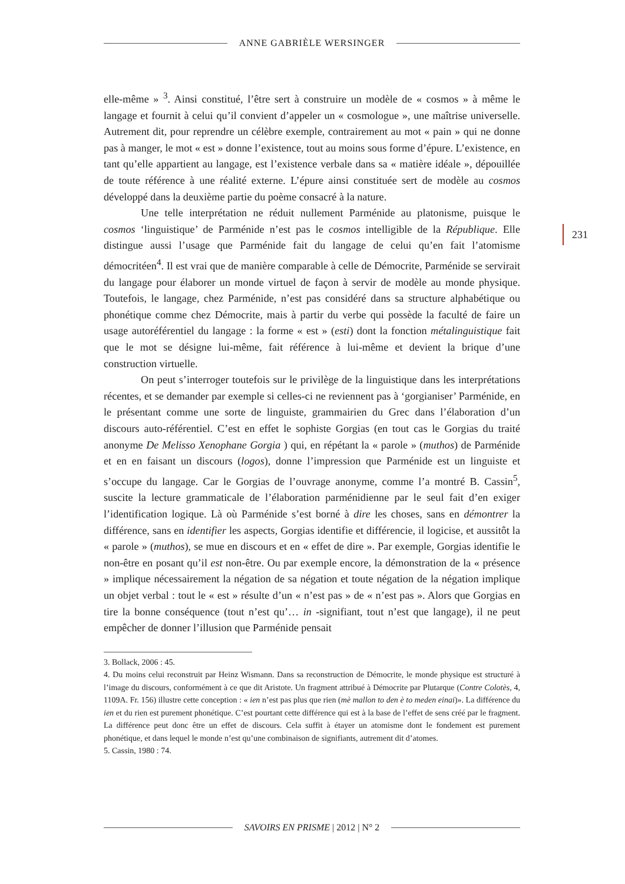ANNE GABRIÈLE WERSINGER
elle-même » <sup>3</sup>. Ainsi constitué, l’être sert à construire un modèle de « cosmos » à même le langage et fournit à celui qu’il convient d’appeler un « cosmologue », une maîtrise universelle. Autrement dit, pour reprendre un célèbre exemple, contrairement au mot « pain » qui ne donne pas à manger, le mot « est » donne l’existence, tout au moins sous forme d’épure. L’existence, en tant qu’elle appartient au langage, est l’existence verbale dans sa « matière idéale », dépouillée de toute référence à une réalité externe. L’épure ainsi constituée sert de modèle au cosmos développé dans la deuxième partie du poème consacré à la nature.
Une telle interprétation ne réduit nullement Parménide au platonisme, puisque le cosmos ‘linguistique’ de Parménide n’est pas le cosmos intelligible de la République. Elle distingue aussi l’usage que Parménide fait du langage de celui qu’en fait l’atomisme démocritéen<sup>4</sup>. Il est vrai que de manière comparable à celle de Démocrite, Parménide se servirait du langage pour élaborer un monde virtuel de façon à servir de modèle au monde physique. Toutefois, le langage, chez Parménide, n’est pas considéré dans sa structure alphabétique ou phonétique comme chez Démocrite, mais à partir du verbe qui possède la faculté de faire un usage autoréférentiel du langage : la forme « est » (esti) dont la fonction métalinguistique fait que le mot se désigne lui-même, fait référence à lui-même et devient la brique d’une construction virtuelle.
On peut s’interroger toutefois sur le privilège de la linguistique dans les interprétations récentes, et se demander par exemple si celles-ci ne reviennent pas à ‘gorgianiser’ Parménide, en le présentant comme une sorte de linguiste, grammairien du Grec dans l’élaboration d’un discours auto-référentiel. C’est en effet le sophiste Gorgias (en tout cas le Gorgias du traité anonyme De Melisso Xenophane Gorgia ) qui, en répétant la « parole » (muthos) de Parménide et en en faisant un discours (logos), donne l’impression que Parménide est un linguiste et s’occupe du langage. Car le Gorgias de l’ouvrage anonyme, comme l’a montré B. Cassin<sup>5</sup>, suscite la lecture grammaticale de l’élaboration parménidienne par le seul fait d’en exiger l’identification logique. Là où Parménide s’est borné à dire les choses, sans en démontrer la différence, sans en identifier les aspects, Gorgias identifie et différencie, il logicise, et aussitôt la « parole » (muthos), se mue en discours et en « effet de dire ». Par exemple, Gorgias identifie le non-être en posant qu’il est non-être. Ou par exemple encore, la démonstration de la « présence » implique nécessairement la négation de sa négation et toute négation de la négation implique un objet verbal : tout le « est » résulte d’un « n’est pas » de « n’est pas ». Alors que Gorgias en tire la bonne conséquence (tout n’est qu’… in -signifiant, tout n’est que langage), il ne peut empêcher de donner l’illusion que Parménide pensait
3. Bollack, 2006 : 45.
4. Du moins celui reconstruit par Heinz Wismann. Dans sa reconstruction de Démocrite, le monde physique est structuré à l’image du discours, conformément à ce que dit Aristote. Un fragment attribué à Démocrite par Plutarque (Contre Colotès, 4, 1109A. Fr. 156) illustre cette conception : « ien n’est pas plus que rien (mè mallon to den è to meden einai)». La différence du ien et du rien est purement phonétique. C’est pourtant cette différence qui est à la base de l’effet de sens créé par le fragment. La différence peut donc être un effet de discours. Cela suffit à étayer un atomisme dont le fondement est purement phonétique, et dans lequel le monde n’est qu’une combinaison de signifiants, autrement dit d’atomes.
5. Cassin, 1980 : 74.
231
SAVOIRS EN PRISME | 2012 | N° 2